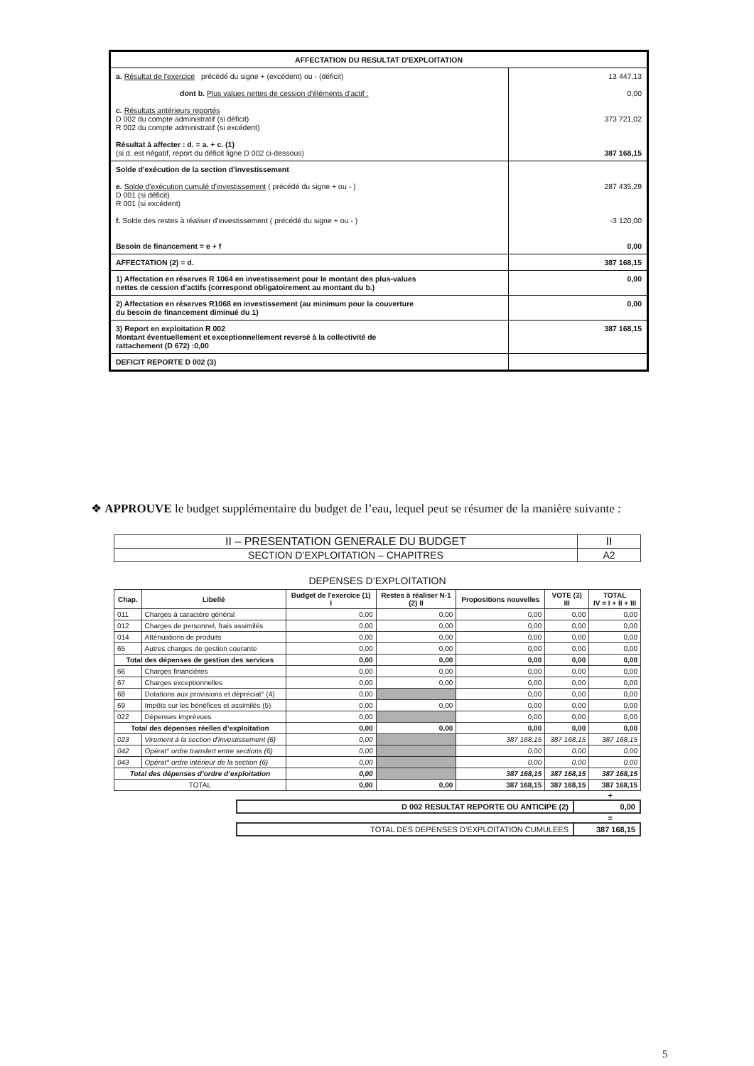| AFFECTATION DU RESULTAT D'EXPLOITATION | |
| a. Résultat de l'exercice précédé du signe + (excédent) ou - (déficit) dont b. Plus values nettes de cession d'éléments d'actif : c. Résultats antérieurs reportés D 002 du compte administratif (si déficit) R 002 du compte administratif (si excédent) Résultat à affecter : d. = a. + c. (1) (si d. est négatif, report du déficit ligne D 002 ci-dessous) | 13 447,13 0,00 373 721,02 387 168,15 |
| Solde d'exécution de la section d'investissement e. Solde d'exécution cumulé d'investissement ( précédé du signe + ou - ) D 001 (si déficit) R 001 (si excédent) f. Solde des restes à réaliser d'investissement ( précédé du signe + ou - ) Besoin de financement = e + f | 287 435,29 -3 120,00 0,00 |
| AFFECTATION (2) = d. | 387 168,15 |
| 1) Affectation en réserves R 1064 en investissement pour le montant des plus-values nettes de cession d'actifs (correspond obligatoirement au montant du b.) | 0,00 |
| 2) Affectation en réserves R1068 en investissement (au minimum pour la couverture du besoin de financement diminué du 1) | 0,00 |
| 3) Report en exploitation R 002 Montant éventuellement et exceptionnellement reversé à la collectivité de rattachement (D 672) :0,00 | 387 168,15 |
| DEFICIT REPORTE D 002 (3) | |
❖ APPROUVE le budget supplémentaire du budget de l’eau, lequel peut se résumer de la manière suivante :
| II – PRESENTATION GENERALE DU BUDGET | II |
| SECTION D’EXPLOITATION – CHAPITRES | A2 |
DEPENSES D’EXPLOITATION
| Chap. | Libellé | Budget de l'exercice (1) I | Restes à réaliser N-1 (2) II | Propositions nouvelles | VOTE (3) III | TOTAL IV = I + II + III |
| --- | --- | --- | --- | --- | --- | --- |
| 011 | Charges à caractère général | 0,00 | 0,00 | 0,00 | 0,00 | 0,00 |
| 012 | Charges de personnel, frais assimilés | 0,00 | 0,00 | 0,00 | 0,00 | 0,00 |
| 014 | Atténuations de produits | 0,00 | 0,00 | 0,00 | 0,00 | 0,00 |
| 65 | Autres charges de gestion courante | 0,00 | 0,00 | 0,00 | 0,00 | 0,00 |
| Total des dépenses de gestion des services | | 0,00 | 0,00 | 0,00 | 0,00 | 0,00 |
| 66 | Charges financières | 0,00 | 0,00 | 0,00 | 0,00 | 0,00 |
| 67 | Charges exceptionnelles | 0,00 | 0,00 | 0,00 | 0,00 | 0,00 |
| 68 | Dotations aux provisions et dépréciat° (4) | 0,00 | | 0,00 | 0,00 | 0,00 |
| 69 | Impôts sur les bénéfices et assimilés (5) | 0,00 | 0,00 | 0,00 | 0,00 | 0,00 |
| 022 | Dépenses imprévues | 0,00 | | 0,00 | 0,00 | 0,00 |
| Total des dépenses réelles d’exploitation | | 0,00 | 0,00 | 0,00 | 0,00 | 0,00 |
| 023 | Virement à la section d'investissement (6) | 0,00 | | 387 168,15 | 387 168,15 | 387 168,15 |
| 042 | Opérat° ordre transfert entre sections (6) | 0,00 | | 0,00 | 0,00 | 0,00 |
| 043 | Opérat° ordre intérieur de la section (6) | 0,00 | | 0,00 | 0,00 | 0,00 |
| Total des dépenses d’ordre d’exploitation | | 0,00 | | 387 168,15 | 387 168,15 | 387 168,15 |
| TOTAL | | 0,00 | 0,00 | 387 168,15 | 387 168,15 | 387 168,15 |
+
| D 002 RESULTAT REPORTE OU ANTICIPE (2) | 0,00 |
=
| TOTAL DES DEPENSES D’EXPLOITATION CUMULEES | 387 168,15 |
5